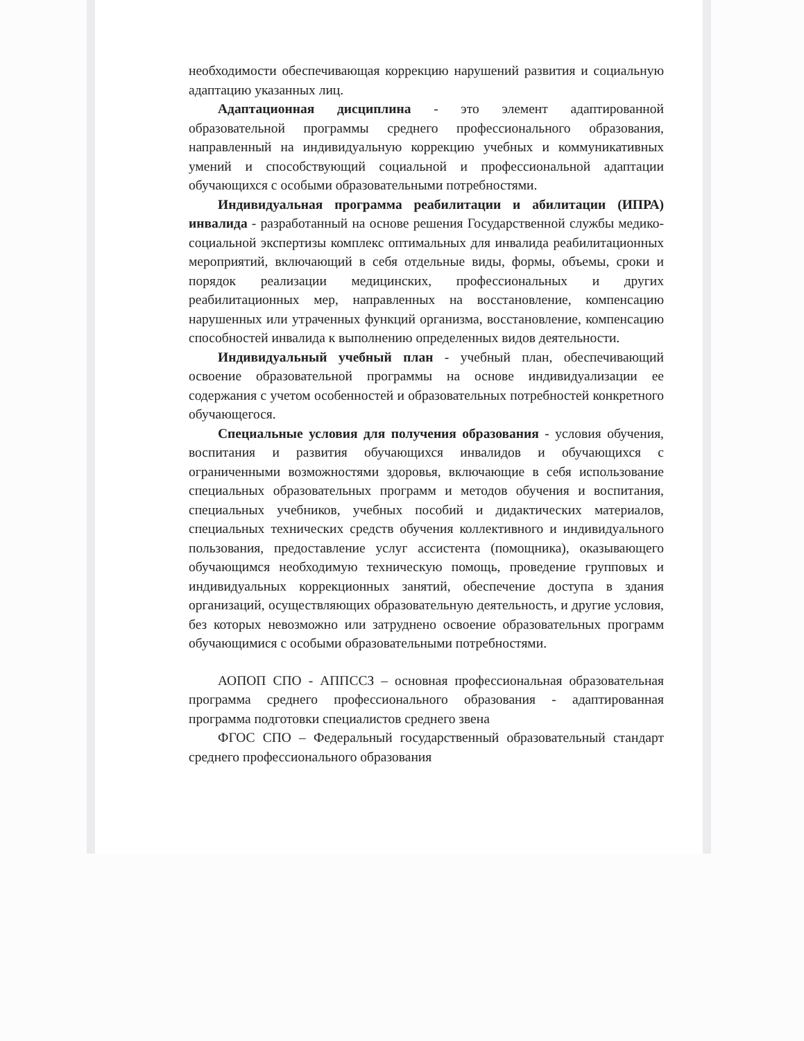необходимости обеспечивающая коррекцию нарушений развития и социальную адаптацию указанных лиц.
Адаптационная дисциплина - это элемент адаптированной образовательной программы среднего профессионального образования, направленный на индивидуальную коррекцию учебных и коммуникативных умений и способствующий социальной и профессиональной адаптации обучающихся с особыми образовательными потребностями.
Индивидуальная программа реабилитации и абилитации (ИПРА) инвалида - разработанный на основе решения Государственной службы медико-социальной экспертизы комплекс оптимальных для инвалида реабилитационных мероприятий, включающий в себя отдельные виды, формы, объемы, сроки и порядок реализации медицинских, профессиональных и других реабилитационных мер, направленных на восстановление, компенсацию нарушенных или утраченных функций организма, восстановление, компенсацию способностей инвалида к выполнению определенных видов деятельности.
Индивидуальный учебный план - учебный план, обеспечивающий освоение образовательной программы на основе индивидуализации ее содержания с учетом особенностей и образовательных потребностей конкретного обучающегося.
Специальные условия для получения образования - условия обучения, воспитания и развития обучающихся инвалидов и обучающихся с ограниченными возможностями здоровья, включающие в себя использование специальных образовательных программ и методов обучения и воспитания, специальных учебников, учебных пособий и дидактических материалов, специальных технических средств обучения коллективного и индивидуального пользования, предоставление услуг ассистента (помощника), оказывающего обучающимся необходимую техническую помощь, проведение групповых и индивидуальных коррекционных занятий, обеспечение доступа в здания организаций, осуществляющих образовательную деятельность, и другие условия, без которых невозможно или затруднено освоение образовательных программ обучающимися с особыми образовательными потребностями.
АОПОП СПО - АППССЗ – основная профессиональная образовательная программа среднего профессионального образования - адаптированная программа подготовки специалистов среднего звена
ФГОС СПО – Федеральный государственный образовательный стандарт среднего профессионального образования